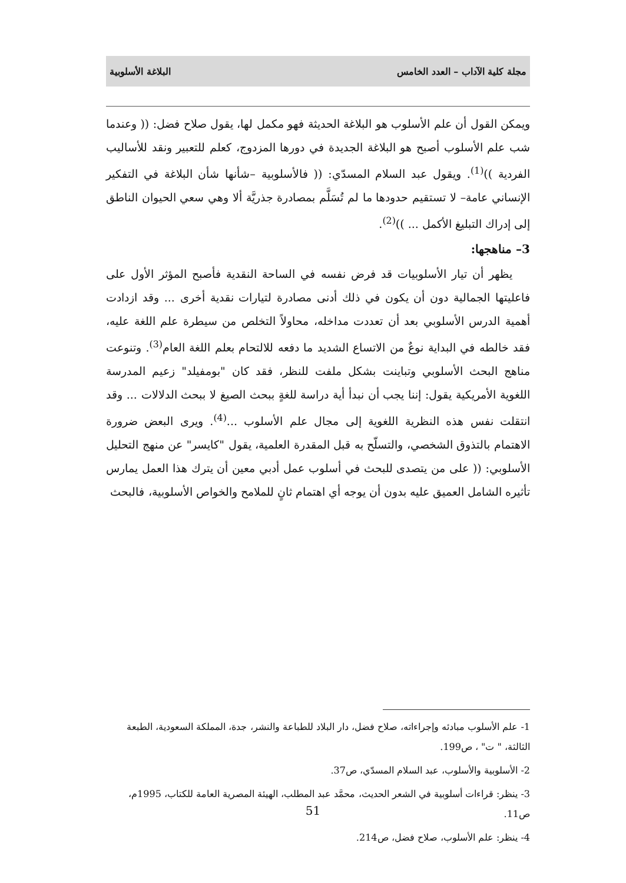مجلة كلية الآداب – العدد الخامس البلاغة الأسلوبية
ويمكن القول أن علم الأسلوب هو البلاغة الحديثة فهو مكمل لها، يقول صلاح فضل: (( وعندما شب علم الأسلوب أصبح هو البلاغة الجديدة في دورها المزدوج، كعلم للتعبير ونقد للأساليب الفردية ))<sup>(1)</sup>. ويقول عبد السلام المسدّي: (( فالأسلوبية –شأنها شأن البلاغة في التفكير الإنساني عامة– لا تستقيم حدودها ما لم تُسَلَّم بمصادرة جذريَّة ألا وهي سعي الحيوان الناطق إلى إدراك التبليغ الأكمل ... ))<sup>(2)</sup>.
3– مناهجها:
يظهر أن تيار الأسلوبيات قد فرض نفسه في الساحة النقدية فأصبح المؤثر الأول على فاعليتها الجمالية دون أن يكون في ذلك أدنى مصادرة لتيارات نقدية أخرى ... وقد ازدادت أهمية الدرس الأسلوبي بعد أن تعددت مداخله، محاولاً التخلص من سيطرة علم اللغة عليه، فقد خالطه في البداية نوعٌ من الاتساع الشديد ما دفعه للالتحام بعلم اللغة العام<sup>(3)</sup>. وتنوعت مناهج البحث الأسلوبي وتباينت بشكل ملفت للنظر، فقد كان "بومفيلد" زعيم المدرسة اللغوية الأمريكية يقول: إننا يجب أن نبدأ أية دراسة للغةٍ ببحث الصيغ لا ببحث الدلالات ... وقد انتقلت نفس هذه النظرية اللغوية إلى مجال علم الأسلوب ...<sup>(4)</sup>. ويرى البعض ضرورة الاهتمام بالتذوق الشخصي، والتسلّح به قبل المقدرة العلمية، يقول "كايسر" عن منهج التحليل الأسلوبي: (( على من يتصدى للبحث في أسلوب عمل أدبي معين أن يترك هذا العمل يمارس تأثيره الشامل العميق عليه بدون أن يوجه أي اهتمام ثانٍ للملامح والخواص الأسلوبية، فالبحث
1- علم الأسلوب مبادئه وإجراءاته، صلاح فضل، دار البلاد للطباعة والنشر، جدة، المملكة السعودية، الطبعة الثالثة، " ت" ، ص199.
2- الأسلوبية والأسلوب، عبد السلام المسدّي، ص37.
3- ينظر: قراءات أسلوبية في الشعر الحديث، محمَّد عبد المطلب، الهيئة المصرية العامة للكتاب، 1995م، ص11.
4- ينظر: علم الأسلوب، صلاح فضل، ص214.
51